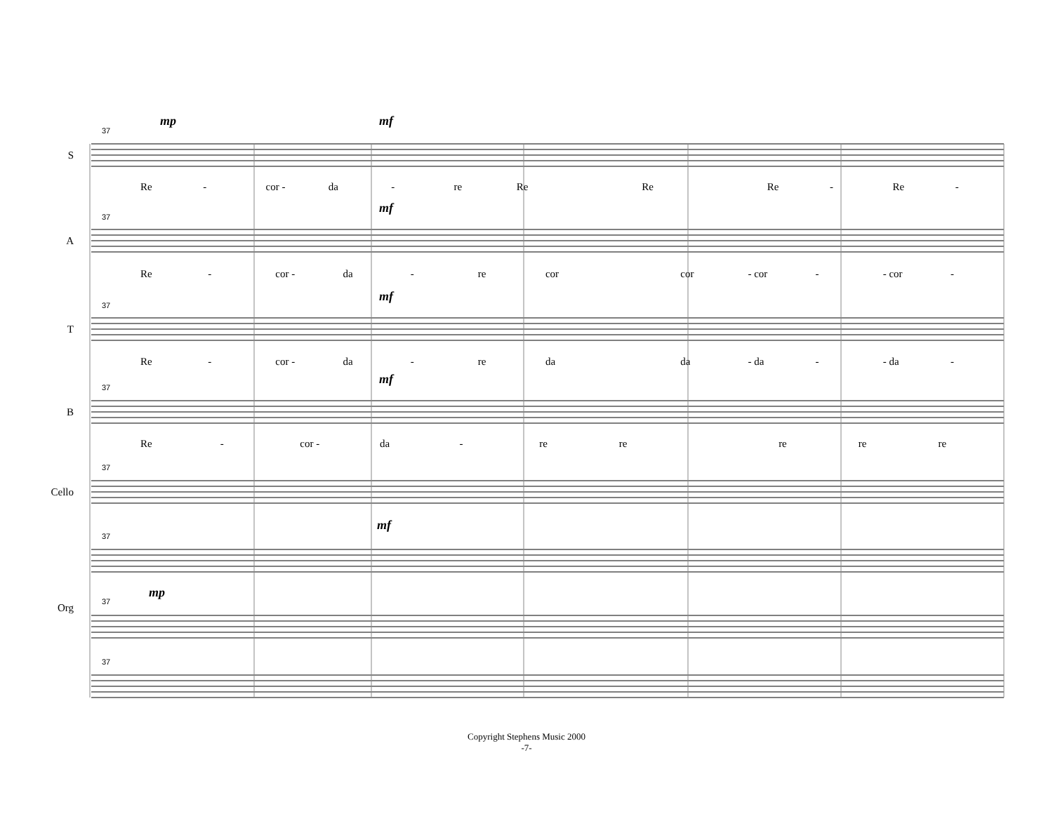mp mf
mf
mf
mf
mf
mp
37
37
37
37
37
37
37
37
S
Re - cor - da - re Re Re Re - Re -
A
Re - cor - da - re cor cor - cor - - cor -
T
Re - cor - da - re da da - da - - da -
B
Re - cor - da - re re re re re
Cello
Org
Copyright Stephens Music 2000
-7-